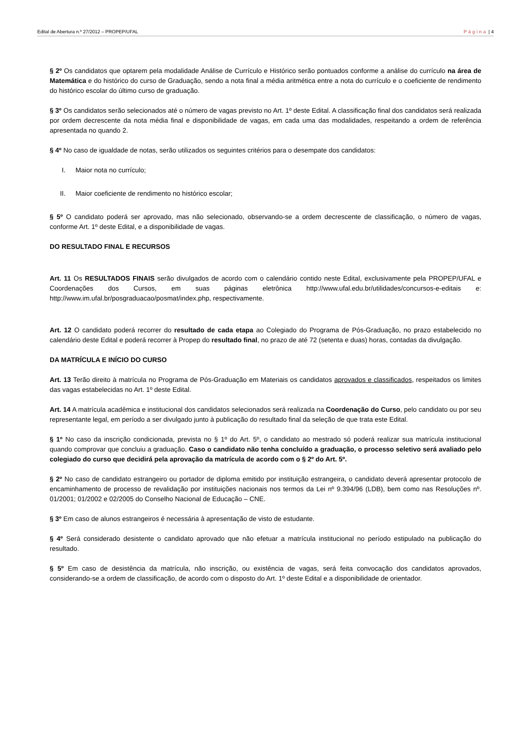Edital de Abertura n.º 27/2012 – PROPEP/UFAL Página | 4
§ 2º Os candidatos que optarem pela modalidade Análise de Currículo e Histórico serão pontuados conforme a análise do currículo na área de Matemática e do histórico do curso de Graduação, sendo a nota final a média aritmética entre a nota do currículo e o coeficiente de rendimento do histórico escolar do último curso de graduação.
§ 3º Os candidatos serão selecionados até o número de vagas previsto no Art. 1º deste Edital. A classificação final dos candidatos será realizada por ordem decrescente da nota média final e disponibilidade de vagas, em cada uma das modalidades, respeitando a ordem de referência apresentada no quando 2.
§ 4º No caso de igualdade de notas, serão utilizados os seguintes critérios para o desempate dos candidatos:
I. Maior nota no currículo;
II. Maior coeficiente de rendimento no histórico escolar;
§ 5º O candidato poderá ser aprovado, mas não selecionado, observando-se a ordem decrescente de classificação, o número de vagas, conforme Art. 1º deste Edital, e a disponibilidade de vagas.
DO RESULTADO FINAL E RECURSOS
Art. 11 Os RESULTADOS FINAIS serão divulgados de acordo com o calendário contido neste Edital, exclusivamente pela PROPEP/UFAL e Coordenações dos Cursos, em suas páginas eletrônica http://www.ufal.edu.br/utilidades/concursos-e-editais e: http://www.im.ufal.br/posgraduacao/posmat/index.php, respectivamente.
Art. 12 O candidato poderá recorrer do resultado de cada etapa ao Colegiado do Programa de Pós-Graduação, no prazo estabelecido no calendário deste Edital e poderá recorrer à Propep do resultado final, no prazo de até 72 (setenta e duas) horas, contadas da divulgação.
DA MATRÍCULA E INÍCIO DO CURSO
Art. 13 Terão direito à matrícula no Programa de Pós-Graduação em Materiais os candidatos aprovados e classificados, respeitados os limites das vagas estabelecidas no Art. 1º deste Edital.
Art. 14 A matrícula acadêmica e institucional dos candidatos selecionados será realizada na Coordenação do Curso, pelo candidato ou por seu representante legal, em período a ser divulgado junto à publicação do resultado final da seleção de que trata este Edital.
§ 1º No caso da inscrição condicionada, prevista no § 1º do Art. 5º, o candidato ao mestrado só poderá realizar sua matrícula institucional quando comprovar que concluiu a graduação. Caso o candidato não tenha concluído a graduação, o processo seletivo será avaliado pelo colegiado do curso que decidirá pela aprovação da matrícula de acordo com o § 2º do Art. 5º.
§ 2º No caso de candidato estrangeiro ou portador de diploma emitido por instituição estrangeira, o candidato deverá apresentar protocolo de encaminhamento de processo de revalidação por instituições nacionais nos termos da Lei nº 9.394/96 (LDB), bem como nas Resoluções nº. 01/2001; 01/2002 e 02/2005 do Conselho Nacional de Educação – CNE.
§ 3º Em caso de alunos estrangeiros é necessária à apresentação de visto de estudante.
§ 4º Será considerado desistente o candidato aprovado que não efetuar a matrícula institucional no período estipulado na publicação do resultado.
§ 5º Em caso de desistência da matrícula, não inscrição, ou existência de vagas, será feita convocação dos candidatos aprovados, considerando-se a ordem de classificação, de acordo com o disposto do Art. 1º deste Edital e a disponibilidade de orientador.